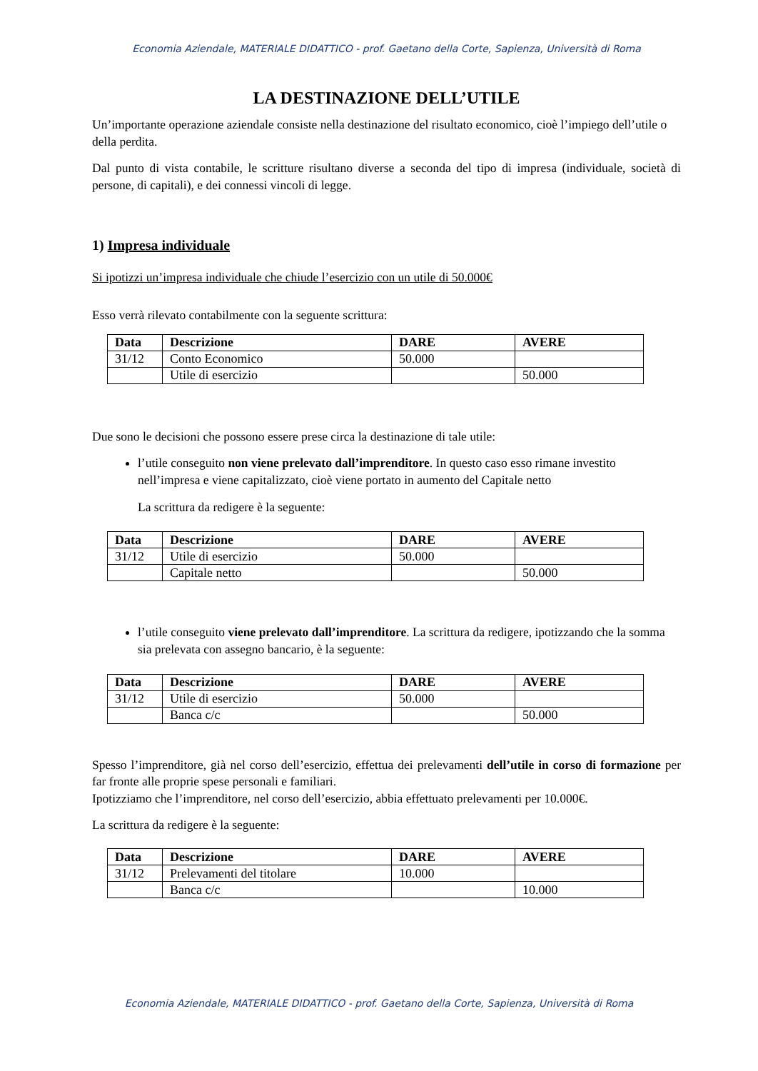Economia Aziendale, MATERIALE DIDATTICO - prof. Gaetano della Corte, Sapienza, Università di Roma
LA DESTINAZIONE DELL’UTILE
Un’importante operazione aziendale consiste nella destinazione del risultato economico, cioè l’impiego dell’utile o della perdita.
Dal punto di vista contabile, le scritture risultano diverse a seconda del tipo di impresa (individuale, società di persone, di capitali), e dei connessi vincoli di legge.
1) Impresa individuale
Si ipotizzi un’impresa individuale che chiude l’esercizio con un utile di 50.000€
Esso verrà rilevato contabilmente con la seguente scrittura:
| Data | Descrizione | DARE | AVERE |
| --- | --- | --- | --- |
| 31/12 | Conto Economico | 50.000 | |
| | Utile di esercizio | | 50.000 |
Due sono le decisioni che possono essere prese circa la destinazione di tale utile:
l’utile conseguito non viene prelevato dall’imprenditore. In questo caso esso rimane investito nell’impresa e viene capitalizzato, cioè viene portato in aumento del Capitale netto
La scrittura da redigere è la seguente:
| Data | Descrizione | DARE | AVERE |
| --- | --- | --- | --- |
| 31/12 | Utile di esercizio | 50.000 | |
| | Capitale netto | | 50.000 |
l’utile conseguito viene prelevato dall’imprenditore. La scrittura da redigere, ipotizzando che la somma sia prelevata con assegno bancario, è la seguente:
| Data | Descrizione | DARE | AVERE |
| --- | --- | --- | --- |
| 31/12 | Utile di esercizio | 50.000 | |
| | Banca c/c | | 50.000 |
Spesso l’imprenditore, già nel corso dell’esercizio, effettua dei prelevamenti dell’utile in corso di formazione per far fronte alle proprie spese personali e familiari.
Ipotizziamo che l’imprenditore, nel corso dell’esercizio, abbia effettuato prelevamenti per 10.000€.
La scrittura da redigere è la seguente:
| Data | Descrizione | DARE | AVERE |
| --- | --- | --- | --- |
| 31/12 | Prelevamenti del titolare | 10.000 | |
| | Banca c/c | | 10.000 |
Economia Aziendale, MATERIALE DIDATTICO - prof. Gaetano della Corte, Sapienza, Università di Roma